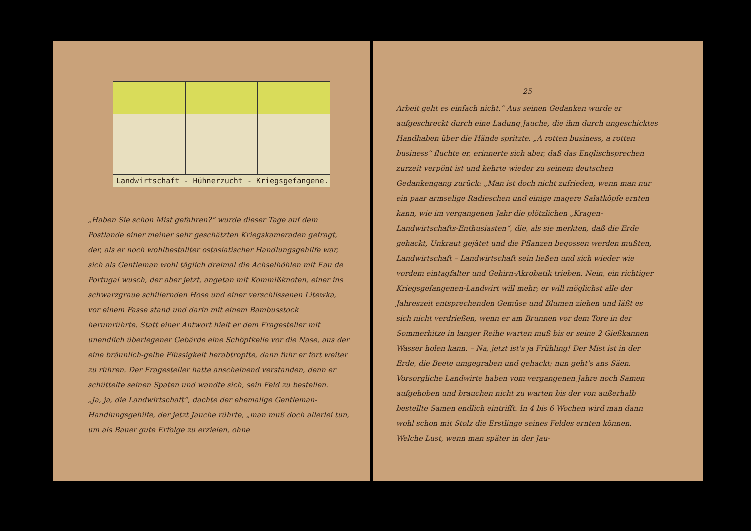Landwirtschaft - Hühnerzucht - Kriegsgefangene.
„Haben Sie schon Mist gefahren?“ wurde dieser Tage auf dem Postlande einer meiner sehr geschätzten Kriegskameraden gefragt, der, als er noch wohlbestallter ostasiatischer Handlungsgehilfe war, sich als Gentleman wohl täglich dreimal die Achselhöhlen mit Eau de Portugal wusch, der aber jetzt, angetan mit Kommißknoten, einer ins schwarzgraue schillernden Hose und einer verschlissenen Litewka, vor einem Fasse stand und darin mit einem Bambusstock herumrührte. Statt einer Antwort hielt er dem Fragesteller mit unendlich überlegener Gebärde eine Schöpfkelle vor die Nase, aus der eine bräunlich-gelbe Flüssigkeit herabtropfte, dann fuhr er fort weiter zu rühren. Der Fragesteller hatte anscheinend verstanden, denn er schüttelte seinen Spaten und wandte sich, sein Feld zu bestellen.
„Ja, ja, die Landwirtschaft“, dachte der ehemalige Gentleman-Handlungsgehilfe, der jetzt Jauche rührte, „man muß doch allerlei tun, um als Bauer gute Erfolge zu erzielen, ohne
25
Arbeit geht es einfach nicht.“ Aus seinen Gedanken wurde er aufgeschreckt durch eine Ladung Jauche, die ihm durch ungeschicktes Handhaben über die Hände spritzte. „A rotten business, a rotten business“ fluchte er, erinnerte sich aber, daß das Englischsprechen zurzeit verpönt ist und kehrte wieder zu seinem deutschen Gedankengang zurück: „Man ist doch nicht zufrieden, wenn man nur ein paar armselige Radieschen und einige magere Salatköpfe ernten kann, wie im vergangenen Jahr die plötzlichen „Kragen-Landwirtschafts-Enthusiasten“, die, als sie merkten, daß die Erde gehackt, Unkraut gejätet und die Pflanzen begossen werden mußten, Landwirtschaft – Landwirtschaft sein ließen und sich wieder wie vordem eintagfalter und Gehirn-Akrobatik trieben. Nein, ein richtiger Kriegsgefangenen-Landwirt will mehr; er will möglichst alle der Jahreszeit entsprechenden Gemüse und Blumen ziehen und läßt es sich nicht verdrießen, wenn er am Brunnen vor dem Tore in der Sommerhitze in langer Reihe warten muß bis er seine 2 Gießkannen Wasser holen kann. – Na, jetzt ist's ja Frühling! Der Mist ist in der Erde, die Beete umgegraben und gehackt; nun geht's ans Säen. Vorsorgliche Landwirte haben vom vergangenen Jahre noch Samen aufgehoben und brauchen nicht zu warten bis der von außerhalb bestellte Samen endlich eintrifft. In 4 bis 6 Wochen wird man dann wohl schon mit Stolz die Erstlinge seines Feldes ernten können. Welche Lust, wenn man später in der Jau-